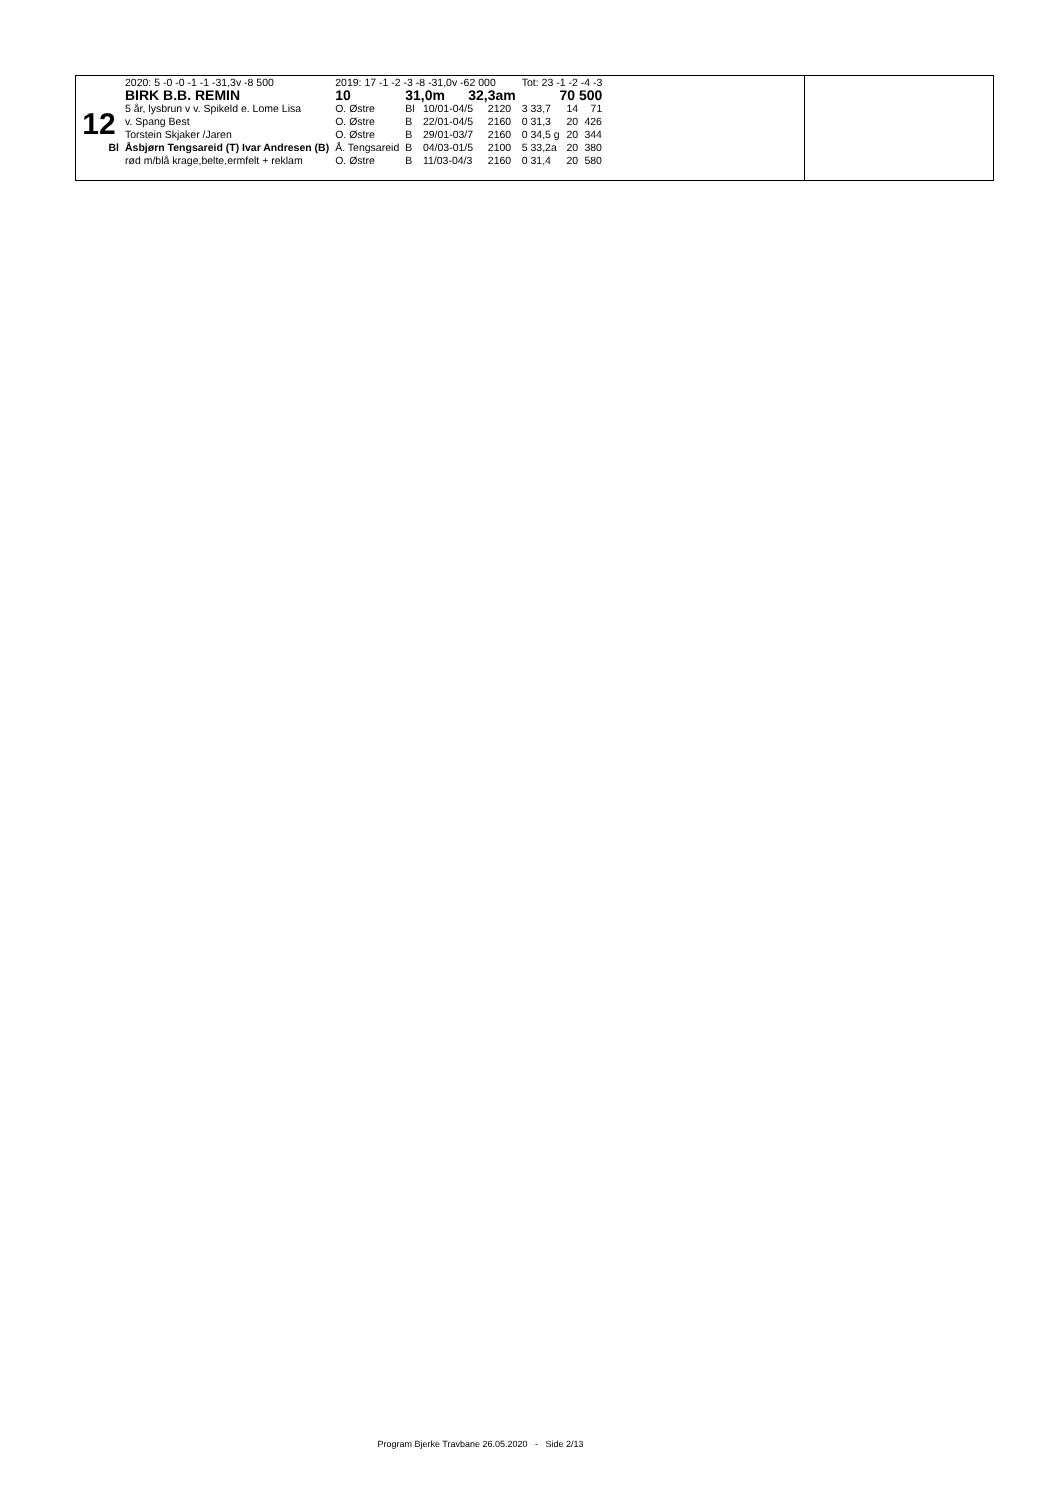| | 2020: 5 -0 -0 -1 -1 -31,3v -8 500 | 2019: 17 -1 -2 -3 -8 -31,0v -62 000 | | | | Tot: 23 -1 -2 -4 -3 | | |
| 12 | BIRK B.B. REMIN | 10 | 31,0m 32,3am | | | 70 500 | | |
| | 5 år, lysbrun v v. Spikeld e. Lome Lisa | O. Østre | Bl | 10/01-04/5 | 2120 | 3 33,7 | 14 | 71 |
| | v. Spang Best | O. Østre | B | 22/01-04/5 | 2160 | 0 31,3 | 20 | 426 |
| | Torstein Skjaker /Jaren | O. Østre | B | 29/01-03/7 | 2160 | 0 34,5 g | 20 | 344 |
| Bl | Åsbjørn Tengsareid (T) Ivar Andresen (B) | Å. Tengsareid | B | 04/03-01/5 | 2100 | 5 33,2a | 20 | 380 |
| | rød m/blå krage,belte,ermfelt + reklam | O. Østre | B | 11/03-04/3 | 2160 | 0 31,4 | 20 | 580 |
Program Bjerke Travbane 26.05.2020 - Side 2/13